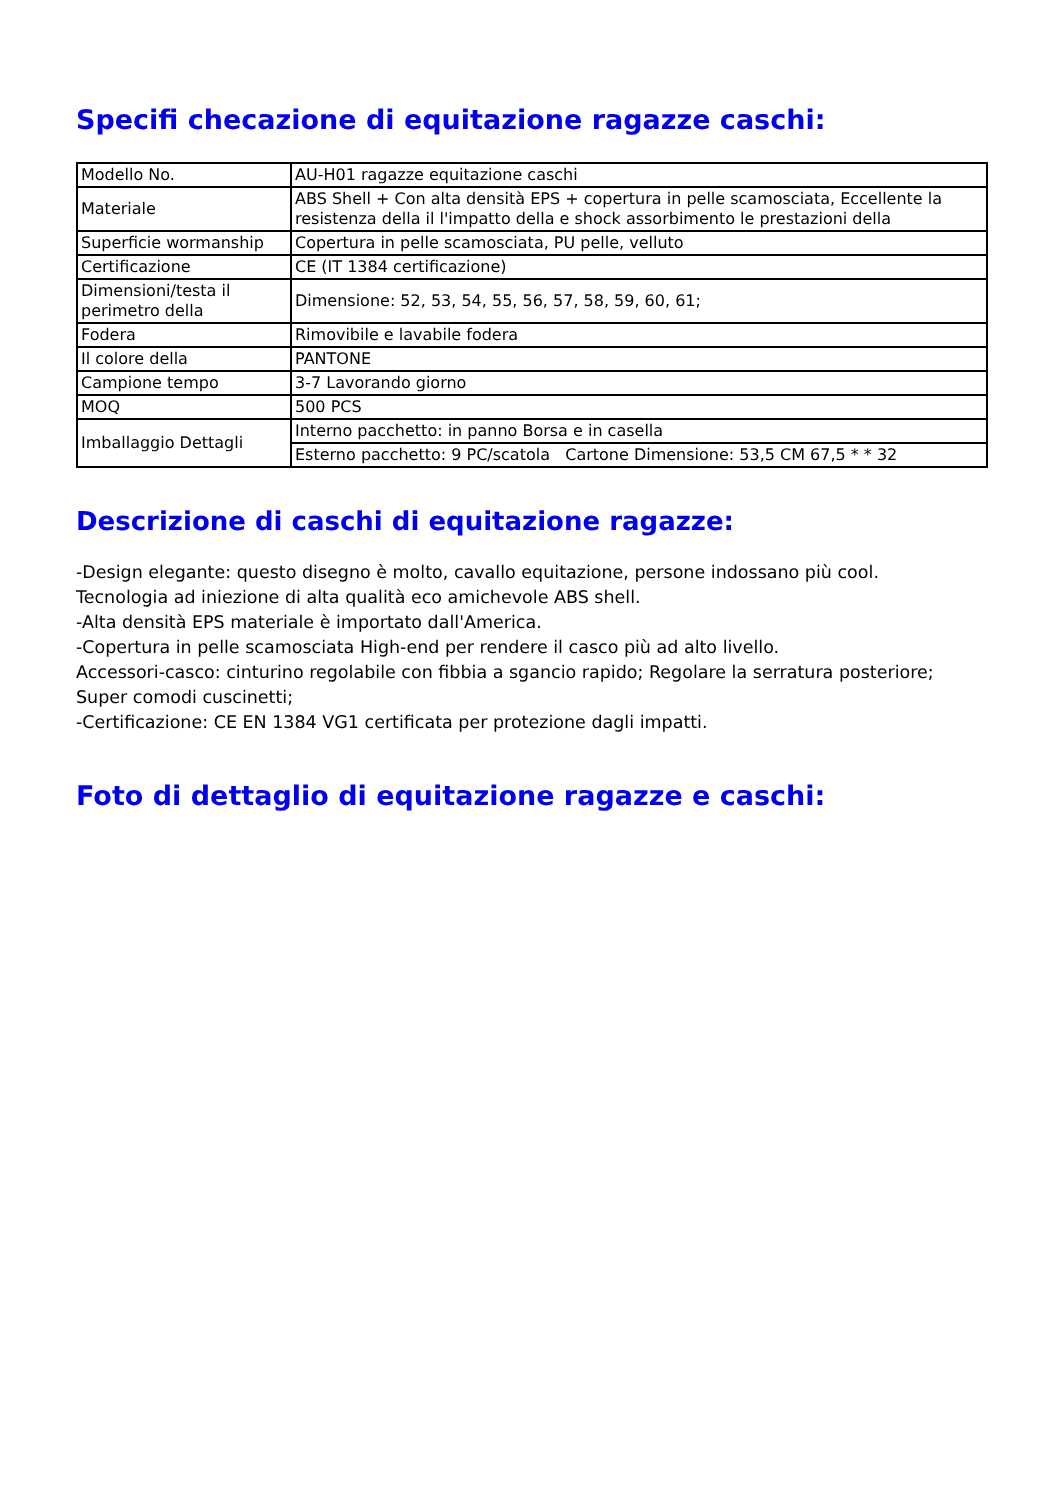Specifi checazione di equitazione ragazze caschi:
| Modello No. | AU-H01 ragazze equitazione caschi |
| Materiale | ABS Shell + Con alta densità EPS + copertura in pelle scamosciata, Eccellente la resistenza della il l'impatto della e shock assorbimento le prestazioni della |
| Superficie wormanship | Copertura in pelle scamosciata, PU pelle, velluto |
| Certificazione | CE (IT 1384 certificazione) |
| Dimensioni/testa il perimetro della | Dimensione: 52, 53, 54, 55, 56, 57, 58, 59, 60, 61; |
| Fodera | Rimovibile e lavabile fodera |
| Il colore della | PANTONE |
| Campione tempo | 3-7 Lavorando giorno |
| MOQ | 500 PCS |
| Imballaggio Dettagli | Interno pacchetto: in panno Borsa e in casella |
| | Esterno pacchetto: 9 PC/scatola Cartone Dimensione: 53,5 CM 67,5 * * 32 |
Descrizione di caschi di equitazione ragazze:
-Design elegante: questo disegno è molto, cavallo equitazione, persone indossano più cool.
Tecnologia ad iniezione di alta qualità eco amichevole ABS shell.
-Alta densità EPS materiale è importato dall'America.
-Copertura in pelle scamosciata High-end per rendere il casco più ad alto livello.
Accessori-casco: cinturino regolabile con fibbia a sgancio rapido; Regolare la serratura posteriore; Super comodi cuscinetti;
-Certificazione: CE EN 1384 VG1 certificata per protezione dagli impatti.
Foto di dettaglio di equitazione ragazze e caschi: